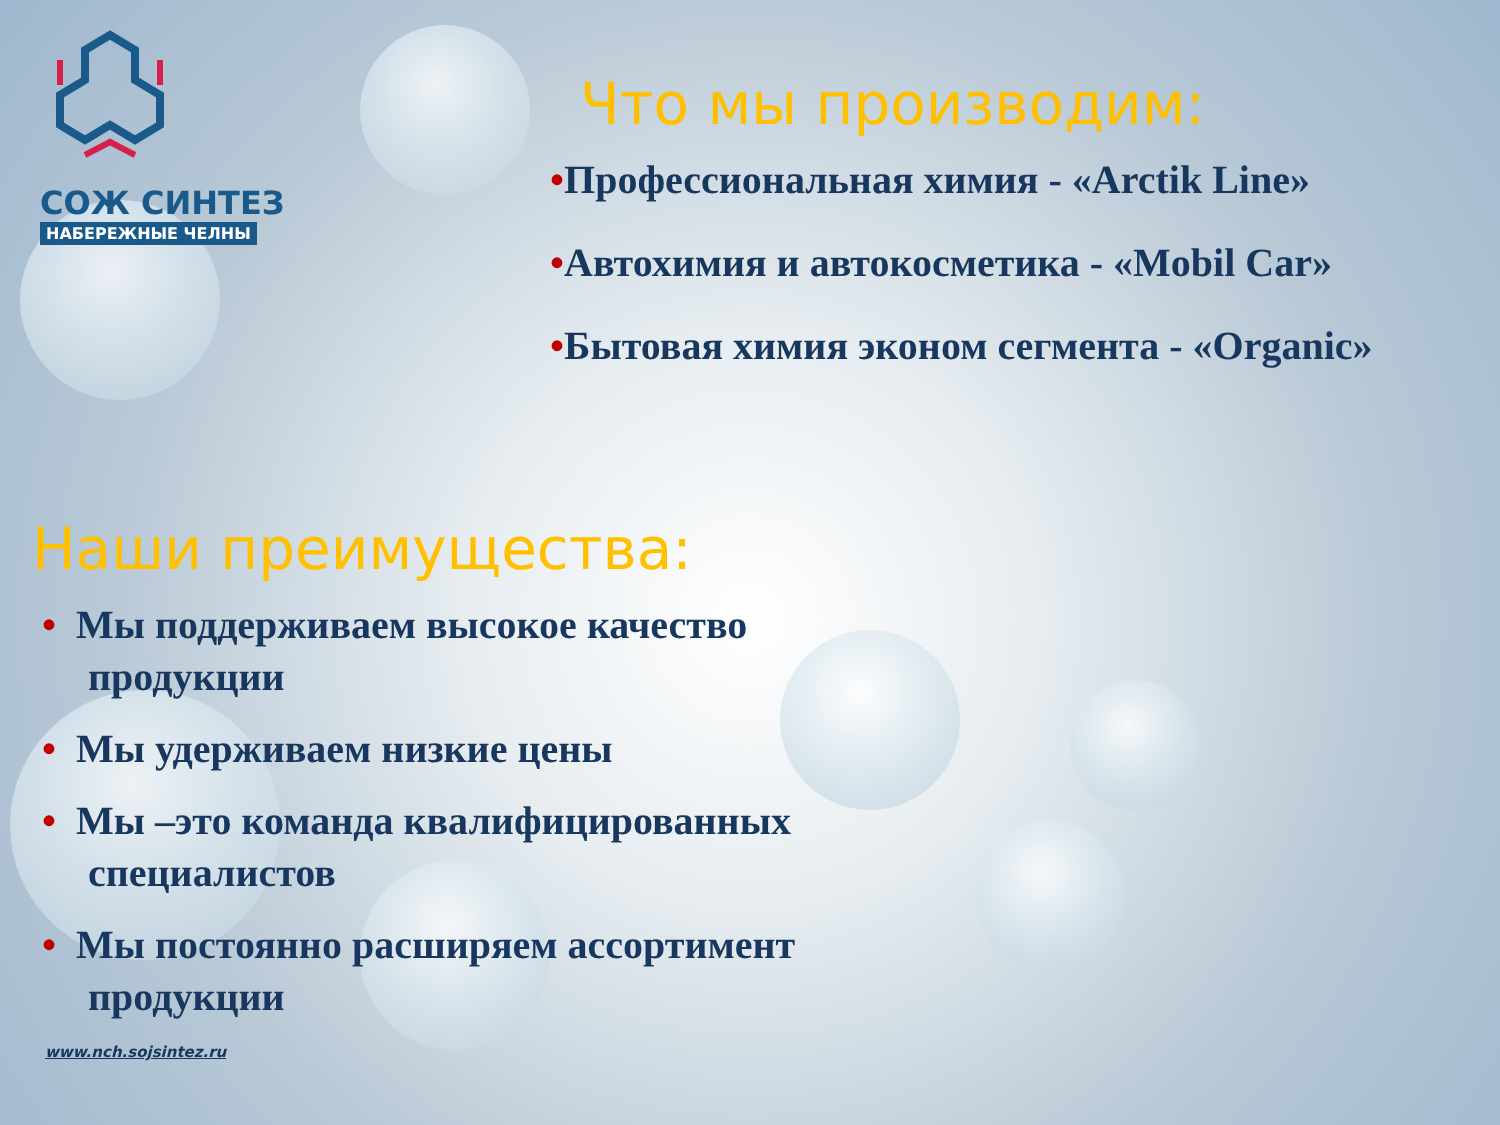СОЖ СИНТЕЗ
НАБЕРЕЖНЫЕ ЧЕЛНЫ
Что мы производим:
•Профессиональная химия - «Arctik Line»
•Автохимия и автокосметика - «Mobil Car»
•Бытовая химия эконом сегмента - «Organic»
Наши преимущества:
• Мы поддерживаем высокое качество
продукции
• Мы удерживаем низкие цены
• Мы –это команда квалифицированных
специалистов
• Мы постоянно расширяем ассортимент
продукции
www.nch.sojsintez.ru